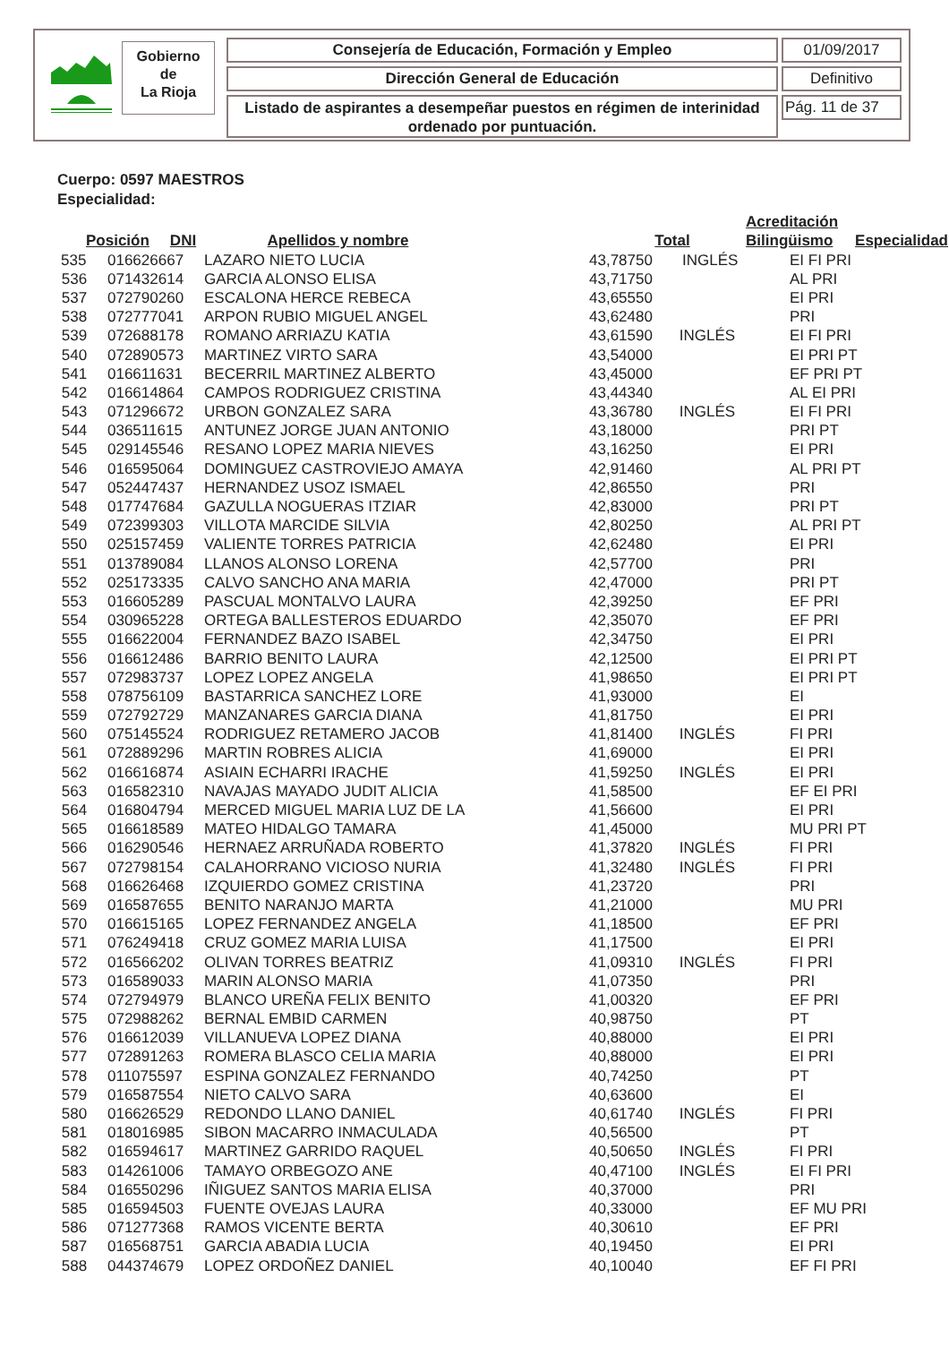Gobierno
de
La Rioja
Consejería de Educación, Formación y Empleo 01/09/2017
Dirección General de Educación Definitivo
Listado de aspirantes a desempeñar puestos en régimen de interinidad ordenado por puntuación.
Pág. 11 de 37
Cuerpo: 0597 MAESTROS
Especialidad:
| Posición | DNI | Apellidos y nombre | Total | Acreditación Bilingüismo | Especialidad |
| --- | --- | --- | --- | --- | --- |
| 535 | 016626667 | LAZARO NIETO LUCIA | 43,78750 | INGLÉS | EI FI PRI |
| 536 | 071432614 | GARCIA ALONSO ELISA | 43,71750 | | AL PRI |
| 537 | 072790260 | ESCALONA HERCE REBECA | 43,65550 | | EI PRI |
| 538 | 072777041 | ARPON RUBIO MIGUEL ANGEL | 43,62480 | | PRI |
| 539 | 072688178 | ROMANO ARRIAZU KATIA | 43,61590 | INGLÉS | EI FI PRI |
| 540 | 072890573 | MARTINEZ VIRTO SARA | 43,54000 | | EI PRI PT |
| 541 | 016611631 | BECERRIL MARTINEZ ALBERTO | 43,45000 | | EF PRI PT |
| 542 | 016614864 | CAMPOS RODRIGUEZ CRISTINA | 43,44340 | | AL EI PRI |
| 543 | 071296672 | URBON GONZALEZ SARA | 43,36780 | INGLÉS | EI FI PRI |
| 544 | 036511615 | ANTUNEZ JORGE JUAN ANTONIO | 43,18000 | | PRI PT |
| 545 | 029145546 | RESANO LOPEZ MARIA NIEVES | 43,16250 | | EI PRI |
| 546 | 016595064 | DOMINGUEZ CASTROVIEJO AMAYA | 42,91460 | | AL PRI PT |
| 547 | 052447437 | HERNANDEZ USOZ ISMAEL | 42,86550 | | PRI |
| 548 | 017747684 | GAZULLA NOGUERAS ITZIAR | 42,83000 | | PRI PT |
| 549 | 072399303 | VILLOTA MARCIDE SILVIA | 42,80250 | | AL PRI PT |
| 550 | 025157459 | VALIENTE TORRES PATRICIA | 42,62480 | | EI PRI |
| 551 | 013789084 | LLANOS ALONSO LORENA | 42,57700 | | PRI |
| 552 | 025173335 | CALVO SANCHO ANA MARIA | 42,47000 | | PRI PT |
| 553 | 016605289 | PASCUAL MONTALVO LAURA | 42,39250 | | EF PRI |
| 554 | 030965228 | ORTEGA BALLESTEROS EDUARDO | 42,35070 | | EF PRI |
| 555 | 016622004 | FERNANDEZ BAZO ISABEL | 42,34750 | | EI PRI |
| 556 | 016612486 | BARRIO BENITO LAURA | 42,12500 | | EI PRI PT |
| 557 | 072983737 | LOPEZ LOPEZ ANGELA | 41,98650 | | EI PRI PT |
| 558 | 078756109 | BASTARRICA SANCHEZ LORE | 41,93000 | | EI |
| 559 | 072792729 | MANZANARES GARCIA DIANA | 41,81750 | | EI PRI |
| 560 | 075145524 | RODRIGUEZ RETAMERO JACOB | 41,81400 | INGLÉS | FI PRI |
| 561 | 072889296 | MARTIN ROBRES ALICIA | 41,69000 | | EI PRI |
| 562 | 016616874 | ASIAIN ECHARRI IRACHE | 41,59250 | INGLÉS | EI PRI |
| 563 | 016582310 | NAVAJAS MAYADO JUDIT ALICIA | 41,58500 | | EF EI PRI |
| 564 | 016804794 | MERCED MIGUEL MARIA LUZ DE LA | 41,56600 | | EI PRI |
| 565 | 016618589 | MATEO HIDALGO TAMARA | 41,45000 | | MU PRI PT |
| 566 | 016290546 | HERNAEZ ARRUÑADA ROBERTO | 41,37820 | INGLÉS | FI PRI |
| 567 | 072798154 | CALAHORRANO VICIOSO NURIA | 41,32480 | INGLÉS | FI PRI |
| 568 | 016626468 | IZQUIERDO GOMEZ CRISTINA | 41,23720 | | PRI |
| 569 | 016587655 | BENITO NARANJO MARTA | 41,21000 | | MU PRI |
| 570 | 016615165 | LOPEZ FERNANDEZ ANGELA | 41,18500 | | EF PRI |
| 571 | 076249418 | CRUZ GOMEZ MARIA LUISA | 41,17500 | | EI PRI |
| 572 | 016566202 | OLIVAN TORRES BEATRIZ | 41,09310 | INGLÉS | FI PRI |
| 573 | 016589033 | MARIN ALONSO MARIA | 41,07350 | | PRI |
| 574 | 072794979 | BLANCO UREÑA FELIX BENITO | 41,00320 | | EF PRI |
| 575 | 072988262 | BERNAL EMBID CARMEN | 40,98750 | | PT |
| 576 | 016612039 | VILLANUEVA LOPEZ DIANA | 40,88000 | | EI PRI |
| 577 | 072891263 | ROMERA BLASCO CELIA MARIA | 40,88000 | | EI PRI |
| 578 | 011075597 | ESPINA GONZALEZ FERNANDO | 40,74250 | | PT |
| 579 | 016587554 | NIETO CALVO SARA | 40,63600 | | EI |
| 580 | 016626529 | REDONDO LLANO DANIEL | 40,61740 | INGLÉS | FI PRI |
| 581 | 018016985 | SIBON MACARRO INMACULADA | 40,56500 | | PT |
| 582 | 016594617 | MARTINEZ GARRIDO RAQUEL | 40,50650 | INGLÉS | FI PRI |
| 583 | 014261006 | TAMAYO ORBEGOZO ANE | 40,47100 | INGLÉS | EI FI PRI |
| 584 | 016550296 | IÑIGUEZ SANTOS MARIA ELISA | 40,37000 | | PRI |
| 585 | 016594503 | FUENTE OVEJAS LAURA | 40,33000 | | EF MU PRI |
| 586 | 071277368 | RAMOS VICENTE BERTA | 40,30610 | | EF PRI |
| 587 | 016568751 | GARCIA ABADIA LUCIA | 40,19450 | | EI PRI |
| 588 | 044374679 | LOPEZ ORDOÑEZ DANIEL | 40,10040 | | EF FI PRI |